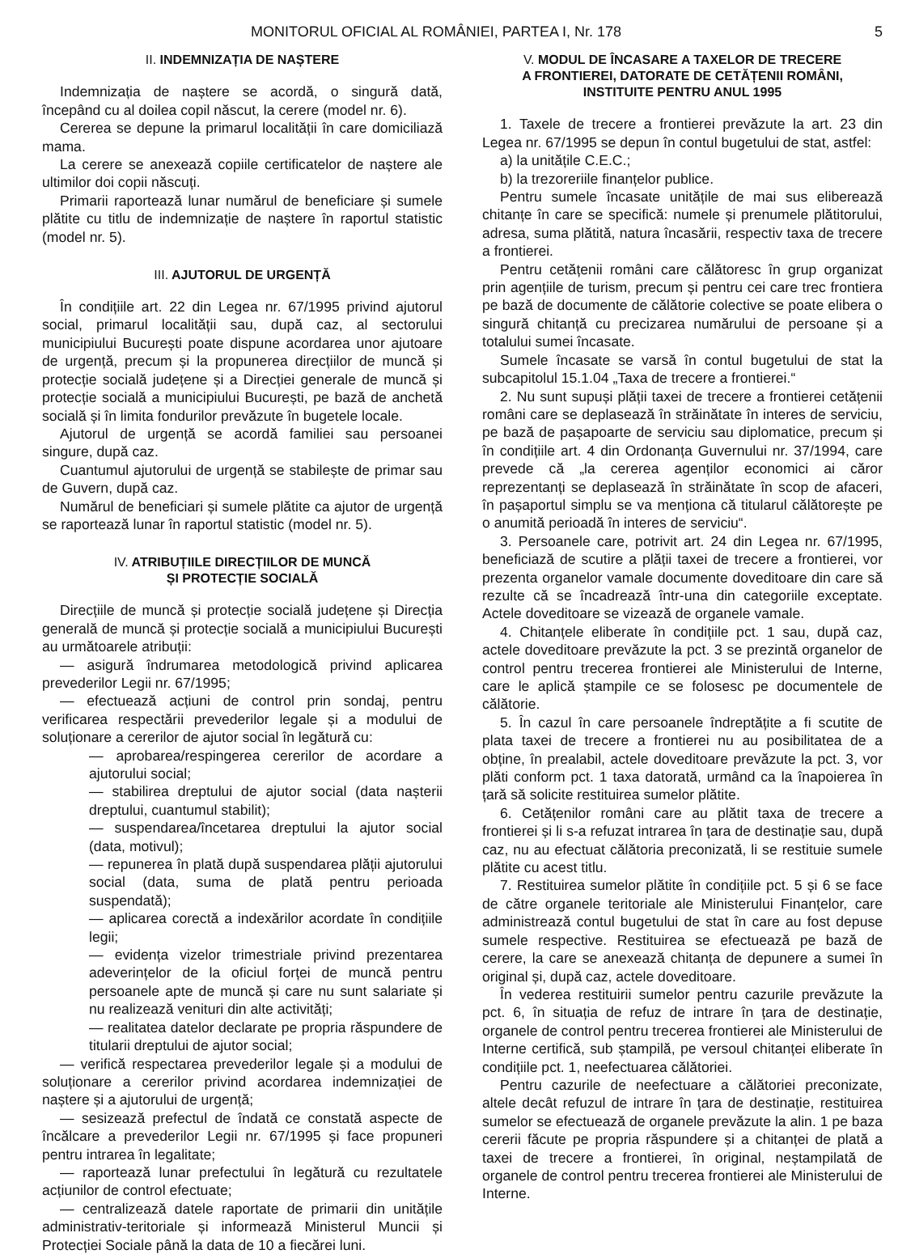MONITORUL OFICIAL AL ROMÂNIEI, PARTEA I, Nr. 178 5
II. INDEMNIZAȚIA DE NAȘTERE
Indemnizația de naștere se acordă, o singură dată, începând cu al doilea copil născut, la cerere (model nr. 6).
Cererea se depune la primarul localității în care domiciliază mama.
La cerere se anexează copiile certificatelor de naștere ale ultimilor doi copii născuți.
Primarii raportează lunar numărul de beneficiare și sumele plătite cu titlu de indemnizație de naștere în raportul statistic (model nr. 5).
III. AJUTORUL DE URGENȚĂ
În condițiile art. 22 din Legea nr. 67/1995 privind ajutorul social, primarul localității sau, după caz, al sectorului municipiului București poate dispune acordarea unor ajutoare de urgență, precum și la propunerea direcțiilor de muncă și protecție socială județene și a Direcției generale de muncă și protecție socială a municipiului București, pe bază de anchetă socială și în limita fondurilor prevăzute în bugetele locale.
Ajutorul de urgență se acordă familiei sau persoanei singure, după caz.
Cuantumul ajutorului de urgență se stabilește de primar sau de Guvern, după caz.
Numărul de beneficiari și sumele plătite ca ajutor de urgență se raportează lunar în raportul statistic (model nr. 5).
IV. ATRIBUȚIILE DIRECȚIILOR DE MUNCĂ
ȘI PROTECȚIE SOCIALĂ
Direcțiile de muncă și protecție socială județene și Direcția generală de muncă și protecție socială a municipiului București au următoarele atribuții:
— asigură îndrumarea metodologică privind aplicarea prevederilor Legii nr. 67/1995;
— efectuează acțiuni de control prin sondaj, pentru verificarea respectării prevederilor legale și a modului de soluționare a cererilor de ajutor social în legătură cu:
— aprobarea/respingerea cererilor de acordare a ajutorului social;
— stabilirea dreptului de ajutor social (data nașterii dreptului, cuantumul stabilit);
— suspendarea/încetarea dreptului la ajutor social (data, motivul);
— repunerea în plată după suspendarea plății ajutorului social (data, suma de plată pentru perioada suspendată);
— aplicarea corectă a indexărilor acordate în condițiile legii;
— evidența vizelor trimestriale privind prezentarea adeverințelor de la oficiul forței de muncă pentru persoanele apte de muncă și care nu sunt salariate și nu realizează venituri din alte activități;
— realitatea datelor declarate pe propria răspundere de titularii dreptului de ajutor social;
— verifică respectarea prevederilor legale și a modului de soluționare a cererilor privind acordarea indemnizației de naștere și a ajutorului de urgență;
— sesizează prefectul de îndată ce constată aspecte de încălcare a prevederilor Legii nr. 67/1995 și face propuneri pentru intrarea în legalitate;
— raportează lunar prefectului în legătură cu rezultatele acțiunilor de control efectuate;
— centralizează datele raportate de primarii din unitățile administrativ-teritoriale și informează Ministerul Muncii și Protecției Sociale până la data de 10 a fiecărei luni.
V. MODUL DE ÎNCASARE A TAXELOR DE TRECERE
A FRONTIEREI, DATORATE DE CETĂȚENII ROMÂNI,
INSTITUITE PENTRU ANUL 1995
1. Taxele de trecere a frontierei prevăzute la art. 23 din Legea nr. 67/1995 se depun în contul bugetului de stat, astfel:
a) la unitățile C.E.C.;
b) la trezoreriile finanțelor publice.
Pentru sumele încasate unitățile de mai sus eliberează chitanțe în care se specifică: numele și prenumele plătitorului, adresa, suma plătită, natura încasării, respectiv taxa de trecere a frontierei.
Pentru cetățenii români care călătoresc în grup organizat prin agențiile de turism, precum și pentru cei care trec frontiera pe bază de documente de călătorie colective se poate elibera o singură chitanță cu precizarea numărului de persoane și a totalului sumei încasate.
Sumele încasate se varsă în contul bugetului de stat la subcapitolul 15.1.04 „Taxa de trecere a frontierei.“
2. Nu sunt supuși plății taxei de trecere a frontierei cetățenii români care se deplasează în străinătate în interes de serviciu, pe bază de pașapoarte de serviciu sau diplomatice, precum și în condițiile art. 4 din Ordonanța Guvernului nr. 37/1994, care prevede că „la cererea agenților economici ai căror reprezentanți se deplasează în străinătate în scop de afaceri, în pașaportul simplu se va menționa că titularul călătorește pe o anumită perioadă în interes de serviciu“.
3. Persoanele care, potrivit art. 24 din Legea nr. 67/1995, beneficiază de scutire a plății taxei de trecere a frontierei, vor prezenta organelor vamale documente doveditoare din care să rezulte că se încadrează într-una din categoriile exceptate. Actele doveditoare se vizează de organele vamale.
4. Chitanțele eliberate în condițiile pct. 1 sau, după caz, actele doveditoare prevăzute la pct. 3 se prezintă organelor de control pentru trecerea frontierei ale Ministerului de Interne, care le aplică ștampile ce se folosesc pe documentele de călătorie.
5. În cazul în care persoanele îndreptățite a fi scutite de plata taxei de trecere a frontierei nu au posibilitatea de a obține, în prealabil, actele doveditoare prevăzute la pct. 3, vor plăti conform pct. 1 taxa datorată, urmând ca la înapoierea în țară să solicite restituirea sumelor plătite.
6. Cetățenilor români care au plătit taxa de trecere a frontierei și li s-a refuzat intrarea în țara de destinație sau, după caz, nu au efectuat călătoria preconizată, li se restituie sumele plătite cu acest titlu.
7. Restituirea sumelor plătite în condițiile pct. 5 și 6 se face de către organele teritoriale ale Ministerului Finanțelor, care administrează contul bugetului de stat în care au fost depuse sumele respective. Restituirea se efectuează pe bază de cerere, la care se anexează chitanța de depunere a sumei în original și, după caz, actele doveditoare.
În vederea restituirii sumelor pentru cazurile prevăzute la pct. 6, în situația de refuz de intrare în țara de destinație, organele de control pentru trecerea frontierei ale Ministerului de Interne certifică, sub ștampilă, pe versoul chitanței eliberate în condițiile pct. 1, neefectuarea călătoriei.
Pentru cazurile de neefectuare a călătoriei preconizate, altele decât refuzul de intrare în țara de destinație, restituirea sumelor se efectuează de organele prevăzute la alin. 1 pe baza cererii făcute pe propria răspundere și a chitanței de plată a taxei de trecere a frontierei, în original, neștampilată de organele de control pentru trecerea frontierei ale Ministerului de Interne.